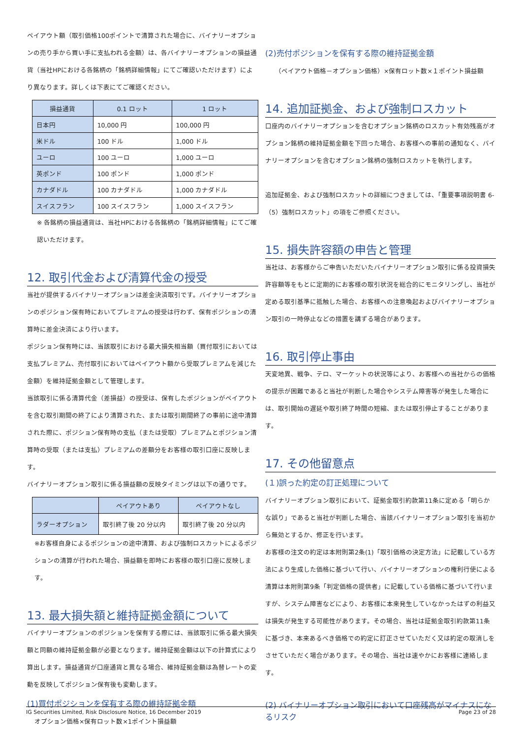ペイアウト額（取引価格100ポイントで清算された場合に、バイナリーオプションの売り手から買い手に支払われる金額）は、各バイナリーオプションの損益通貨（当社HPにおける各銘柄の「銘柄詳細情報」にてご確認いただけます）により異なります。詳しくは下表にてご確認ください。
| 損益通貨 | 0.1 ロット | 1 ロット |
| --- | --- | --- |
| 日本円 | 10,000 円 | 100,000 円 |
| 米ドル | 100 ドル | 1,000 ドル |
| ユーロ | 100 ユーロ | 1,000 ユーロ |
| 英ポンド | 100 ポンド | 1,000 ポンド |
| カナダドル | 100 カナダドル | 1,000 カナダドル |
| スイスフラン | 100 スイスフラン | 1,000 スイスフラン |
※ 各銘柄の損益通貨は、当社HPにおける各銘柄の「銘柄詳細情報」にてご確認いただけます。
12. 取引代金および清算代金の授受
当社が提供するバイナリーオプションは差金決済取引です。バイナリーオプションのポジション保有時においてプレミアムの授受は行わず、保有ポジションの清算時に差金決済により行います。
ポジション保有時には、当該取引における最大損失相当額（買付取引においては支払プレミアム、売付取引においてはペイアウト額から受取プレミアムを減じた金額）を維持証拠金額として管理します。
当該取引に係る清算代金（差損益）の授受は、保有したポジションがペイアウトを含む取引期間の終了により清算された、または取引期間終了の事前に途中清算された際に、ポジション保有時の支払（または受取）プレミアムとポジション清算時の受取（または支払）プレミアムの差額分をお客様の取引口座に反映します。
バイナリーオプション取引に係る損益額の反映タイミングは以下の通りです。
| | ペイアウトあり | ペイアウトなし |
| --- | --- | --- |
| ラダーオプション | 取引終了後 20 分以内 | 取引終了後 20 分以内 |
※お客様自身によるポジションの途中清算、および強制ロスカットによるポジションの清算が行われた場合、損益額を即時にお客様の取引口座に反映します。
13. 最大損失額と維持証拠金額について
バイナリーオプションのポジションを保有する際には、当該取引に係る最大損失額と同額の維持証拠金額が必要となります。維持証拠金額は以下の計算式により算出します。損益通貨が口座通貨と異なる場合、維持証拠金額は為替レートの変動を反映してポジション保有後も変動します。
(1)買付ポジションを保有する際の維持証拠金額
オプション価格×保有ロット数×1ポイント損益額
(2)売付ポジションを保有する際の維持証拠金額
（ペイアウト価格－オプション価格）×保有ロット数×１ポイント損益額
14. 追加証拠金、および強制ロスカット
口座内のバイナリーオプションを含むオプション銘柄のロスカット有効残高がオプション銘柄の維持証拠金額を下回った場合、お客様への事前の通知なく、バイナリーオプションを含むオプション銘柄の強制ロスカットを執行します。
追加証拠金、および強制ロスカットの詳細につきましては、「重要事項説明書 6-（5）強制ロスカット」の項をご参照ください。
15. 損失許容額の申告と管理
当社は、お客様からご申告いただいたバイナリーオプション取引に係る投資損失許容額等をもとに定期的にお客様の取引状況を総合的にモニタリングし、当社が定める取引基準に抵触した場合、お客様への注意喚起およびバイナリーオプション取引の一時停止などの措置を講ずる場合があります。
16. 取引停止事由
天変地異、戦争、テロ、マーケットの状況等により、お客様への当社からの価格の提示が困難であると当社が判断した場合やシステム障害等が発生した場合には、取引開始の遅延や取引終了時間の短縮、または取引停止することがあります。
17. その他留意点
(１)誤った約定の訂正処理について
バイナリーオプション取引において、証拠金取引約款第11条に定める「明らかな誤り」であると当社が判断した場合、当該バイナリーオプション取引を当初から無効とするか、修正を行います。
お客様の注文の約定は本附則第2条(1)「取引価格の決定方法」に記載している方法により生成した価格に基づいて行い、バイナリーオプションの権利行使による清算は本附則第9条「判定価格の提供者」に記載している価格に基づいて行いますが、システム障害などにより、お客様に本来発生していなかったはずの利益又は損失が発生する可能性があります。その場合、当社は証拠金取引約款第11条に基づき、本来あるべき価格での約定に訂正させていただく又は約定の取消しをさせていただく場合があります。その場合、当社は速やかにお客様に連絡します。
(2) バイナリーオプション取引において口座残高がマイナスになるリスク
IG Securities Limited, Risk Disclosure Notice, 16 December 2019 Page 23 of 28